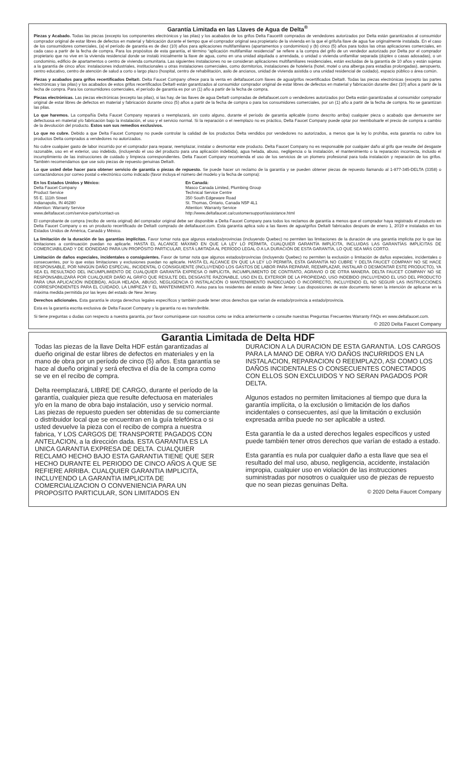Garantía Limitada en las Llaves de Agua de Delta<sup>®</sup>
Piezas y Acabado. Todas las piezas (excepto los componentes electrónicos y las pilas) y los acabados de los grifos Delta Faucet® comprados de vendedores autorizados por Delta están garantizados al consumidor comprador original de estar libres de defectos en material y fabricación durante el tiempo que el comprador original sea propietario de la vivienda en la que el grifo/la llave de agua fue originalmente instalada. En el caso de los consumidores comerciales, (a) el período de garantía es de diez (10) años para aplicaciones multifamiliares (apartamentos y condominios) y (b) cinco (5) años para todos las otras aplicaciones comerciales, en cada caso a partir de la fecha de compra. Para los propósitos de esta garantía, el término “aplicación multifamiliar residencial” se refiere a la compra del grifo de un vendedor autorizado por Delta por el comprador propietario que no vive en la vivienda residencial donde se instaló inicialmente la llave de agua, como en una unidad alquilada o arrendada, o unidad o vivienda unifamiliar separada (dúplex o casas adosadas), o un condominio, edificio de apartamentos o centro de vivienda comunitaria. Las siguientes instalaciones no se consideran aplicaciones multifamiliares residenciales, están excluidas de la garantía de 10 años y están sujetas a la garantía de cinco años: instalaciones industriales, institucionales u otras instalaciones comerciales, como dormitorios, instalaciones de hotelería (hotel, motel o una alberga para estadías prolongadas), aeropuerto, centro educativo, centro de atención de salud a corto o largo plazo (hospital, centro de rehabilitación, asilo de ancianos, unidad de vivienda asistida o una unidad residencial de cuidado), espacio público o área común.
Piezas y acabados para grifos recertificados Delta®. Delta Faucet Company ofrece para la venta en deltafaucet.com llaves de agua/grifos recertificados Delta®. Todas las piezas electrónicas (excepto las partes electrónicas y las pilas) y los acabados de estos grifos recertificados Delta® están garantizados al consumidor comprador original de estar libres de defectos en material y fabricación durante diez (10) años a partir de la fecha de compra. Para los consumidores comerciales, el período de garantía es por un (1) año a partir de la fecha de compra.
Piezas electrónicas. Las piezas electrónicas (excepto las pilas), si las hay, de las llaves de agua Delta® compradas de deltafaucet.com o vendedores autorizados por Delta están garantizadas al consumidor comprador original de estar libres de defectos en material y fabricación durante cinco (5) años a partir de la fecha de compra o para los consumidores comerciales, por un (1) año a partir de la fecha de compra. No se garantizan las pilas.
Lo que haremos. La compañía Delta Faucet Company reparará o reemplazará, sin costo alguno, durante el período de garantía aplicable (como descrito arriba) cualquier pieza o acabado que demuestre ser defectuosa en material y/o fabricación bajo la instalación, el uso y el servicio normal. Si la reparación o el reemplazo no es práctico, Delta Faucet Company puede optar por reembolsarle el precio de compra a cambio de la devolución del producto. Estos son sus remedios exclusivos.
Lo que no cubre. Debido a que Delta Faucet Company no puede controlar la calidad de los productos Delta vendidos por vendedores no autorizados, a menos que la ley lo prohíba, esta garantía no cubre los productos Delta comprados a vendedores no autorizados.
No cubre cualquier gasto de labor incurrido por el comprador para reparar, reemplazar, instalar o desmontar este producto. Delta Faucet Company no es responsable por cualquier daño al grifo que resulte del desgaste razonable, uso en el exterior, uso indebido, (incluyendo el uso del producto para una aplicación indebida), agua helada, abuso, negligencia o la instalación, el mantenimiento o la reparación incorrecta, incluido el incumplimiento de las instrucciones de cuidado y limpieza correspondientes. Delta Faucet Company recomienda el uso de los servicios de un plomero profesional para toda instalación y reparación de los grifos. También recomendamos que use solo piezas de repuesto genuinas Delta®.
Lo que usted debe hacer para obtener servicio de garantía o piezas de repuesto. Se puede hacer un reclamo de la garantía y se pueden obtener piezas de repuesto llamando al 1-877-345-DELTA (3358) o contactándonos por correo postal o electrónico como indicado (favor incluya el número del modelo y la fecha de compra):
En los Estados Unidos y México:
Delta Faucet Company
Product Service
55 E. 111th Street
Indianapolis, IN 46280
Attention: Warranty Service
www.deltafaucet.com/service-parts/contact-us
En Canadá:
Masco Canada Limited, Plumbing Group
Technical Service Centre
350 South Edgeware Road
St. Thomas, Ontario, Canada N5P 4L1
Attention: Warranty Service
http://www.deltafaucet.ca/customersupport/assistance.html
El comprobante de compra (recibo de venta original) del comprador original debe ser disponible a Delta Faucet Company para todos los reclamos de garantía a menos que el comprador haya registrado el producto en Delta Faucet Company o es un producto recertificado de Delta® comprado de deltafaucet.com. Esta garantía aplica solo a las llaves de agua/grifos Delta® fabricados después de enero 1, 2019 e instalados en los Estados Unidos de América, Canadá y México.
La limitación de la duración de las garantías implícitas. Favor tomar nota que algunos estados/provincias (incluyendo Quebec) no permiten las limitaciones de la duración de una garantía implícita por lo que las limitaciones a continuación puedan no aplicarle. HASTA EL ALCANCE MÁXIMO EN QUE LA LEY LO PERMITA, CUALQUIER GARANTÍA IMPLÍCITA, INCLUIDAS LAS GARANTÍAS IMPLÍCITAS DE COMERCIABILIDAD Y DE IDONEIDAD PARA UN PROPÓSITO PARTICULAR, ESTÁ LIMITADA AL PERÍODO LEGAL O A LA DURACIÓN DE ESTA GARANTÍA, LO QUE SEA MÁS CORTO.
Limitación de daños especiales, incidentales o consiguientes. Favor de tomar nota que algunos estados/provincias (incluyendo Quebec) no permiten la exclusión o limitación de daños especiales, incidentales o consecuentes, por lo que estas limitaciones y exclusiones puedan no aplicarle. HASTA EL ALCANCE EN QUE LA LEY LO PERMITA, ESTA GARANTÍA NO CUBRE Y DELTA FAUCET COMPANY NO SE HACE RESPONSABLE, POR NINGÚN DAÑO ESPECIAL, INCIDENTAL O CONSIGUIENTE (INCLUYENDO LOS GASTOS DE LABOR PARA REPARAR, REEMPLAZAR, INSTALAR O DESMONTAR ESTE PRODUCTO), YA SEA EL RESULTADO DEL INCUMPLIMIENTO DE CUALQUIER GARANTÍA EXPRESA O IMPLÍCITA, INCUMPLIMIENTO DE CONTRATO, AGRAVIO O DE OTRA MANERA. DELTA FAUCET COMPANY NO SE RESPONSABILIZARÁ POR CUALQUIER DAÑO AL GRIFO QUE RESULTE DEL DESGASTE RAZONABLE, USO EN EL EXTERIOR DE LA PROPIEDAD, USO INDEBIDO (INCLUYENDO EL USO DEL PRODUCTO PARA UNA APLICACIÓN INDEBIDA), AGUA HELADA, ABUSO, NEGLIGENCIA O INSTALACIÓN O MANTENIMIENTO INADECUADO O INCORRECTO, INCLUYENDO EL NO SEGUIR LAS INSTRUCCIONES CORRESPONDIENTES PARA EL CUIDADO, LA LIMPIEZA Y EL MANTENIMIENTO. Aviso para los residentes del estado de New Jersey: Las disposiciones de este documento tienen la intención de aplicarse en la máxima medida permitida por las leyes del estado de New Jersey.
Derechos adicionales. Esta garantía le otorga derechos legales específicos y también puede tener otros derechos que varían de estado/provincia a estado/provincia.
Esta es la garantía escrita exclusiva de Delta Faucet Company y la garantía no es transferible.
Si tiene preguntas o dudas con respecto a nuestra garantía, por favor comuníquese con nosotros como se indica anteriormente o consulte nuestras Preguntas Frecuentes Warranty FAQs en www.deltafaucet.com.
© 2020 Delta Faucet Company
Garantia Limitada de Delta HDF
Todas las piezas de la llave Delta HDF están garantizadas al dueño original de estar libres de defectos en materiales y en la mano de obra por un período de cinco (5) años. Esta garantía se hace al dueño original y será efectiva el día de la compra como se ve en el recibo de compra.
Delta reemplazará, LIBRE DE CARGO, durante el período de la garantía, cualquier pieza que resulte defectuosa en materiales y/o en la mano de obra bajo instalación, uso y servicio normal. Las piezas de repuesto pueden ser obtenidas de su comerciante o distribuidor local que se encuentran en la guía telefónica o si usted devuelve la pieza con el recibo de compra a nuestra fabrica, Y LOS CARGOS DE TRANSPORTE PAGADOS CON ANTELACION, a la dirección dada. ESTA GARANTIA ES LA UNICA GARANTIA EXPRESA DE DELTA. CUALQUIER RECLAMO HECHO BAJO ESTA GARANTIA TIENE QUE SER HECHO DURANTE EL PERIODO DE CINCO AÑOS A QUE SE REFIERE ARRIBA. CUALQUIER GARANTIA IMPLICITA, INCLUYENDO LA GARANTIA IMPLICITA DE COMERCIALIZACION O CONVENIENCIA PARA UN PROPOSITO PARTICULAR, SON LIMITADOS EN
DURACION A LA DURACION DE ESTA GARANTIA. LOS CARGOS PARA LA MANO DE OBRA Y/O DAÑOS INCURRIDOS EN LA INSTALACION, REPARACION O REEMPLAZO, ASI COMO LOS DAÑOS INCIDENTALES O CONSECUENTES CONECTADOS CON ELLOS SON EXCLUIDOS Y NO SERAN PAGADOS POR DELTA.
Algunos estados no permiten limitaciones al tiempo que dura la garantía implícita, o la exclusión o limitación de los daños incidentales o consecuentes, así que la limitación o exclusión expresada arriba puede no ser aplicable a usted.
Esta garantía le da a usted derechos legales específicos y usted puede también tener otros derechos que varían de estado a estado.
Esta garantía es nula por cualquier daño a esta llave que sea el resultado del mal uso, abuso, negligencia, accidente, instalación impropia, cualquier uso en violación de las instrucciones suministradas por nosotros o cualquier uso de piezas de repuesto que no sean piezas genuinas Delta.
© 2020 Delta Faucet Company